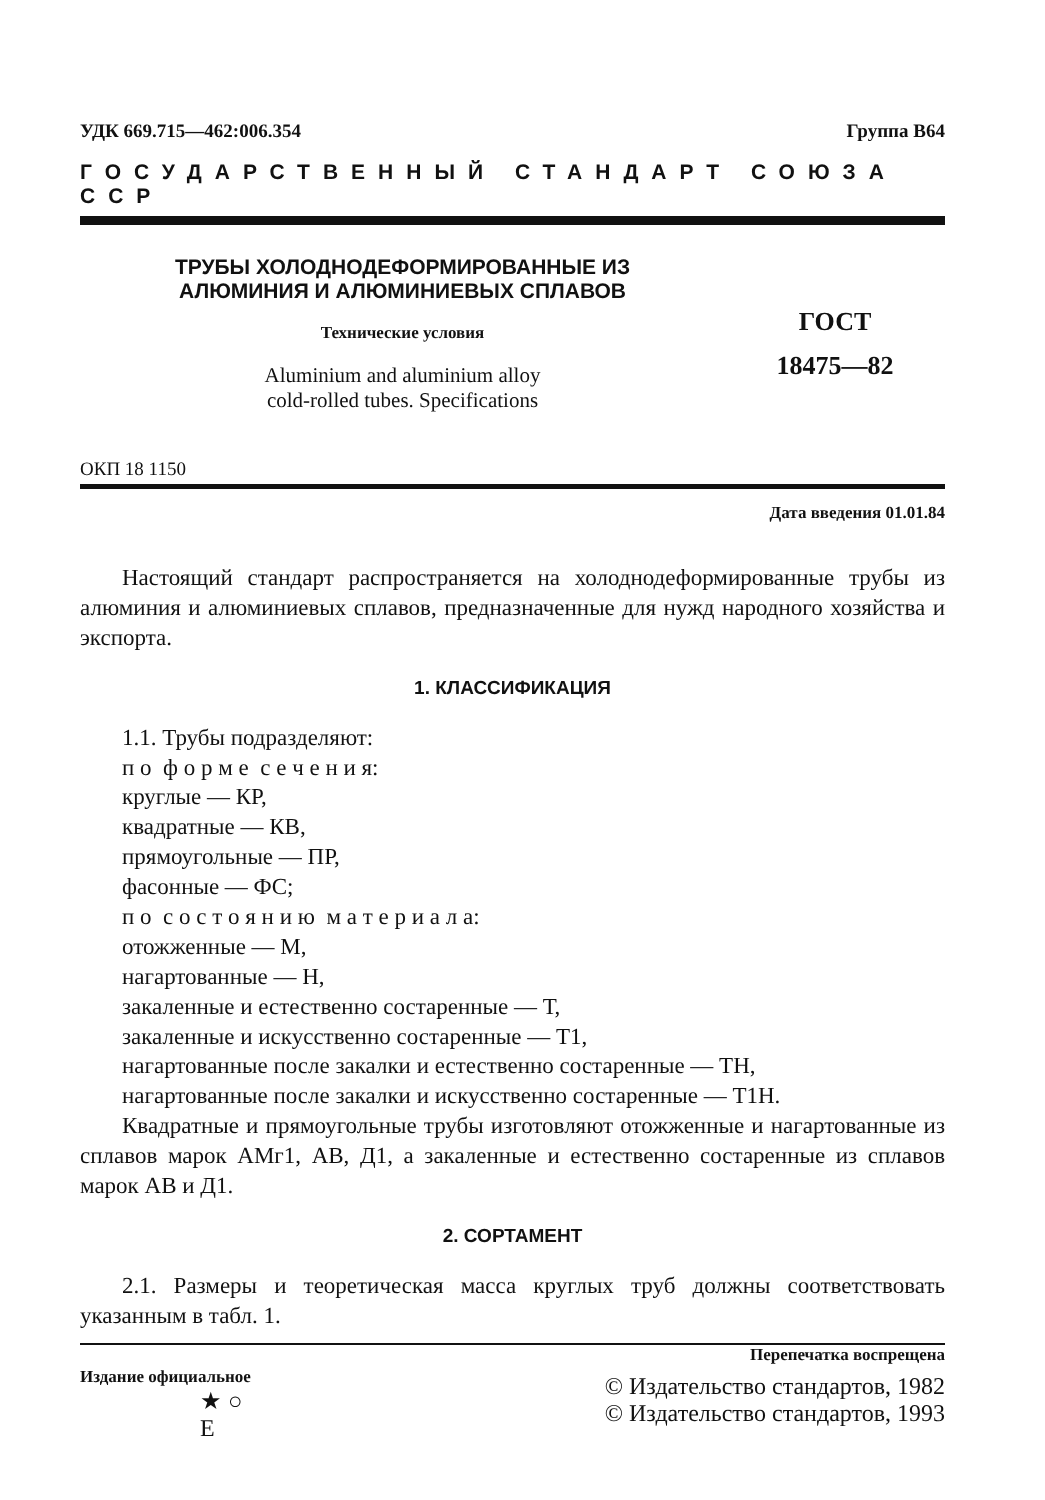УДК 669.715—462:006.354 Группа В64
ГОСУДАРСТВЕННЫЙ СТАНДАРТ СОЮЗА ССР
ТРУБЫ ХОЛОДНОДЕФОРМИРОВАННЫЕ ИЗ
АЛЮМИНИЯ И АЛЮМИНИЕВЫХ СПЛАВОВ
Технические условия
Aluminium and aluminium alloy
cold-rolled tubes. Specifications
ГОСТ
18475—82
ОКП 18 1150
Дата введения 01.01.84
Настоящий стандарт распространяется на холоднодеформированные трубы из алюминия и алюминиевых сплавов, предназначенные для нужд народного хозяйства и экспорта.
1. КЛАССИФИКАЦИЯ
1.1. Трубы подразделяют:
п о ф о р м е с е ч е н и я:
круглые — КР,
квадратные — КВ,
прямоугольные — ПР,
фасонные — ФС;
п о с о с т о я н и ю м а т е р и а л а:
отожженные — М,
нагартованные — Н,
закаленные и естественно состаренные — Т,
закаленные и искусственно состаренные — Т1,
нагартованные после закалки и естественно состаренные — ТН,
нагартованные после закалки и искусственно состаренные — Т1Н.
Квадратные и прямоугольные трубы изготовляют отожженные и нагартованные из сплавов марок АМг1, АВ, Д1, а закаленные и естественно состаренные из сплавов марок АВ и Д1.
2. СОРТАМЕНТ
2.1. Размеры и теоретическая масса круглых труб должны соответствовать указанным в табл. 1.
Издание официальное
★ ○
Е
Перепечатка воспрещена
© Издательство стандартов, 1982
© Издательство стандартов, 1993